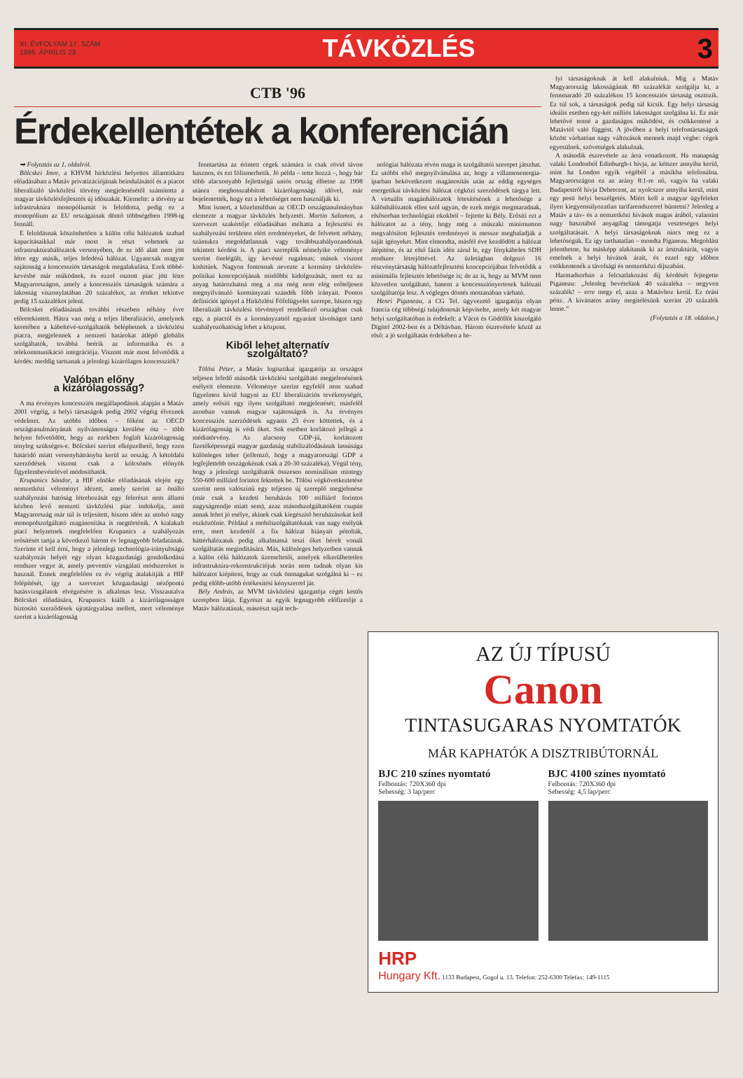XI. ÉVFOLYAM 17. SZÁM
1996. ÁPRILIS 23.
TÁVKÖZLÉS 3
CTB '96
Érdekellentétek a konferencián
➡ Folytatás az 1. oldalról.
Bölcskei Imre, a KHVM hírközlési helyettes államtitkára előadásában a Matáv privatizációjának beindulásától és a piacot liberalizáló távközlési törvény megjelenésétől számította a magyar távközlésfejlesztés új időszakát. Kiemelte: a törvény az infrastruktúra monopóliumát is feloldotta, pedig ez a monopólium az EU országainak döntő többségében 1998-ig fennáll.
E feloldásnak köszönhetően a külön célú hálózatok szabad kapacitásaikkal már most is részt vehetnek az infrastruktúrahálózatok versenyében, de ez idő alatt nem jött létre egy másik, teljes lefedésű hálózat. Ugyancsak magyar sajátosság a koncessziós társaságok megalakulása. Ezek többé-kevésbé már működnek, és ezzel osztott piac jött létre Magyarországon, amely a koncessziós társaságok számára a lakosság viszonylatában 20 százalékot, az értéket tekintve pedig 15 százalékot jelent.
Bölcskei előadásának további részében néhány évre előretekintett. Hátra van még a teljes liberalizáció, amelynek keretében a kábeltévé-szolgáltatók beléphetnek a távközlési piacra, megjelennek a nemzeti határokat átlépő globális szolgáltatók, továbbá beérik az informatika és a telekommunikáció integrációja. Viszont már most felvetődik a kérdés: meddig tartsanak a jelenlegi kizárólagos koncessziók?
Valóban előny
a kizárólagosság?
A ma érvényes koncessziós megállapodások alapján a Matáv 2001 végéig, a helyi társaságok pedig 2002 végéig élveznek védelmet. Az utóbbi időben – főként az OECD országtanulmányának nyilvánosságra kerülése óta – több helyen felvetődött, hogy az ezekben foglalt kizárólagosság tényleg szükséges-e. Bölcskei szerint elképzelhető, hogy ezen határidő miatt versenyhátrányba kerül az ország. A kétoldalú szerződések viszont csak a kölcsönös előnyök figyelembevételével módosíthatók.
Krupanics Sándor, a HIF elnöke előadásának elején egy nemzetközi véleményt idézett, amely szerint az önálló szabályozási hatóság létrehozását egy felerészt nem állami kézben levő nemzeti távközlési piac indokolja, amit Magyarország már túl is teljesített, hiszen idén az utolsó nagy monopolszolgáltató magánosítása is megtörténik. A kialakult piaci helyzetnek megfelelően Krupanics a szabályozás erősítését tartja a következő három év legnagyobb feladatának. Szerinte el kell érni, hogy a jelenlegi technológia-irányultságú szabályozás helyét egy olyan közgazdasági gondolkodású rendszer vegye át, amely preventív vizsgálati módszereket is használ. Ennek megfelelően ez év végéig átalakítják a HIF felépítését, így a szervezet közgazdasági nézőpontú hatásvizsgálatok elvégzésére is alkalmas lesz. Visszautalva Bölcskei előadására, Krupanics kiállt a kizárólagosságot biztosító szerződések újratárgyalása mellett, mert véleménye szerint a kizárólagosság
fenntartása az érintett cégek számára is csak rövid távon hasznos, és ezt fölismerhetik. Jó példa – tette hozzá –, hogy bár több alacsonyabb fejlettségű uniós ország élhetne az 1998 utánra meghosszabbított kizárólagossági idővel, már bejelentették, hogy ezt a lehetőséget nem használják ki.
Mint ismert, a közelmúltban az OECD országtanulmányban elemezte a magyar távközlés helyzetét. Martin Salamon, a szervezet szakértője előadásában méltatta a fejlesztési és szabályozási területen elért eredményeket, de felvetett néhány, számukra megoldatlannak vagy továbbszabályozandónak tekintett kérdést is. A piaci szereplők némelyike véleménye szerint önelégült, így kevéssé rugalmas; mások viszont kishitűek. Nagyon fontosnak nevezte a kormány távközlés-politikai koncepciójának mielőbbi kidolgozását, mert ez az anyag határozhatná meg a ma még nem elég erőteljesen megnyilvánuló kormányzati szándék főbb irányait. Pontos definíciót igényel a Hírközlési Főfelügyelet szerepe, hiszen egy liberalizált távközlési törvénnyel rendelkező országban csak egy, a piactól és a kormányzattól egyaránt távolságot tartó szabályozóhatóság lehet a központ.
Kiből lehet alternatív
szolgáltató?
Tölösi Péter, a Matáv logisztikai igazgatója az országot teljesen lefedő második távközlési szolgáltató megjelenésének esélyeit elemezte. Véleménye szerint egyfelől nem szabad figyelmen kívül hagyni az EU liberalizációs tevékenységét, amely erősíti egy ilyen szolgáltató megjelenését; másfelől azonban vannak magyar sajátosságok is. Az érvényes koncessziós szerződések ugyanis 25 évre köttettek, és a kizárólagosság is védi őket. Sok esetben korlátozó jellegű a médiatörvény. Az alacsony GDP-jű, korlátozott fizetőképességű magyar gazdaság stabilizálódásának lassúsága különleges teher (jellemző, hogy a magyarországi GDP a legfejlettebb országokénak csak a 20-30 százaléka). Végül tény, hogy a jelenlegi szolgáltatók összesen nominálisan mintegy 550-600 milliárd forintot fektettek be. Tölösi végkövetkeztetése szerint nem valószínű egy teljesen új szereplő megjelenése (már csak a kezdeti beruházás 100 milliárd forintos nagyságrendje miatt sem), azaz másodszolgáltatóként csupán annak lehet jó esélye, akinek csak kiegészítő beruházásokat kell eszközölnie. Például a mobilszolgáltatóknak van nagy esélyük erre, mert kezdettől a fix hálózat hiányait pótolták, háttérhálózatuk pedig alkalmassá teszi őket bérelt vonali szolgáltatás megindítására. Más, különleges helyzetben vannak a külön célú hálózatok üzemeltetői, amelyek elkerülhetetlen infrastruktúra-rekonstrukciójuk során nem tudnak olyan kis hálózatot kiépíteni, hogy az csak önmagukat szolgálná ki – ez pedig előbb-utóbb értékesítési kényszerrel jár.
Bély András, az MVM távközlési igazgatója cégét kettős szerepben látja. Egyrészt az egyik legnagyobb előfizetője a Matáv hálózatának, másrészt saját tech-
nológiai hálózata révén maga is szolgáltatói szerepet játszhat. Ez utóbbi első megnyilvánulása az, hogy a villamosenergia-iparban bekövetkezett magánosítás után az eddig egységes energetikai távközlési hálózat cégközi szerződések tárgya lett. A virtuális magánhálózatok létesítésének a lehetősége a különhálózatok ellen szól ugyan, de ezek mégis megmaradnak, elsősorban technológiai okokból – fejtette ki Bély. Erősíti ezt a hálózatot az a tény, hogy még a műszaki minimumon megvalósított fejlesztés eredményei is messze meghaladják a saját igényeket. Mint elmondta, másfél éve kezdődött a hálózat átépítése, és az első fázis idén zárul le, egy fénykábeles SDH rendszer létrejöttével. Az üzletágban dolgozó 16 részvénytársaság hálózatfejlesztési koncepciójában felvetődik a minimális fejlesztés lehetősége is; de az is, hogy az MVM nem közvetlen szolgáltató, hanem a koncessziónyertesek hálózati szolgáltatója lesz. A végleges döntés mostanában várható.
Henri Piganeau, a CG Tel. ügyvezető igazgatója olyan francia cég többségi tulajdonosát képviselte, amely két magyar helyi szolgáltatóban is érdekelt: a Vácot és Gödöllőt kiszolgáló Digitel 2002-ben és a Déltávban. Három észrevétele közül az első: a jó szolgáltatás érdekében a he-
lyi társaságoknak át kell alakulniuk. Míg a Matáv Magyarország lakosságának 80 százalékát szolgálja ki, a fennmaradó 20 százalékon 15 koncessziós társaság osztozik. Ez túl sok, a társaságok pedig túl kicsik. Egy helyi társaság ideális esetben egy-két milliós lakosságot szolgálna ki. Ez már lehetővé tenné a gazdaságos működést, és csökkentené a Matávtól való függést. A jövőben a helyi telefontársaságok között várhatóan nagy változások mennek majd végbe: cégek egyesülnek, szövetségek alakulnak.
A második észrevétele az árra vonatkozott. Ha manapság valaki Londonból Edinburgh-t hívja, az kétszer annyiba kerül, mint ha London egyik végéből a másikba telefonálna. Magyarországon ez az arány 8:1-re nő, vagyis ha valaki Budapestről hívja Debrecent, az nyolcszor annyiba kerül, mint egy pesti helyi beszélgetés. Miért kell a magyar ügyfeleket ilyen kiegyensúlyozatlan tarifarendszerrel büntetni? Jelenleg a Matáv a táv- és a nemzetközi hívások magas árából, valamint nagy hasznából anyagilag támogatja veszteséges helyi szolgáltatásait. A helyi társaságoknak nincs meg ez a lehetőségük. Ez így tarthatatlan – mondta Piganeau. Megoldást jelenthetne, ha másképp alakítanák ki az árstruktúrát, vagyis emelnék a helyi hívások árait, és ezzel egy időben csökkentenék a távolsági és nemzetközi díjszabást.
Harmadsorban a felcsatlakozási díj kérdését fejtegette Piganeau: „Jelenleg bevételünk 40 százaléka – negyven százalék! – erre megy el, azaz a Matávhoz kerül. Ez órási pénz. A kívánatos arány megítélésünk szerint 20 százalék lenne.”
(Folytatás a 18. oldalon.)
AZ ÚJ TÍPUSÚ
Canon
TINTASUGARAS NYOMTATÓK
MÁR KAPHATÓK A DISZTRIBÚTORNÁL
BJC 210 színes nyomtató
Felbontás: 720X360 dpi
Sebesség: 3 lap/perc
BJC 4100 színes nyomtató
Felbontás: 720X360 dpi
Sebesség: 4,5 lap/perc
HRP
Hungary Kft. 1133 Budapest, Gogol u. 13. Telefon: 252-6300 Telefax: 149-1115